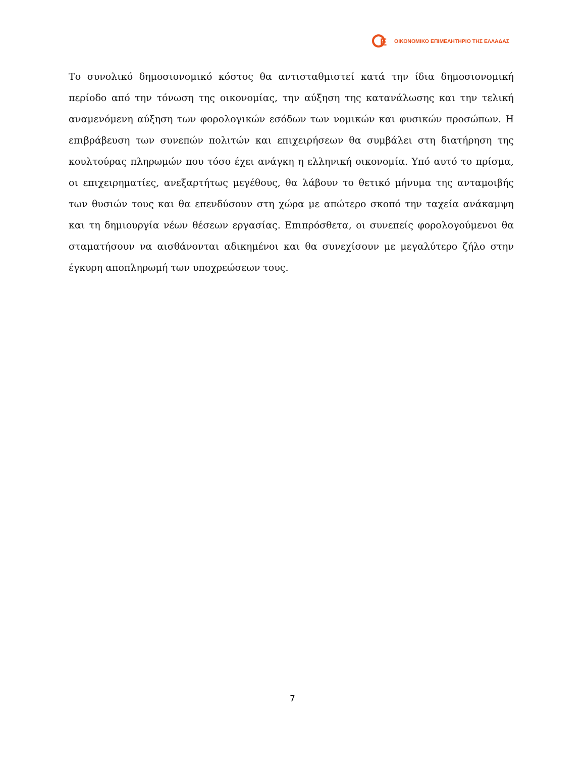E
ΟΙΚΟΝΟΜΙΚΟ ΕΠΙΜΕΛΗΤΗΡΙΟ ΤΗΣ ΕΛΛΑΔΑΣ
Το συνολικό δημοσιονομικό κόστος θα αντισταθμιστεί κατά την ίδια δημοσιονομική περίοδο από την τόνωση της οικονομίας, την αύξηση της κατανάλωσης και την τελική αναμενόμενη αύξηση των φορολογικών εσόδων των νομικών και φυσικών προσώπων. Η επιβράβευση των συνεπών πολιτών και επιχειρήσεων θα συμβάλει στη διατήρηση της κουλτούρας πληρωμών που τόσο έχει ανάγκη η ελληνική οικονομία. Υπό αυτό το πρίσμα, οι επιχειρηματίες, ανεξαρτήτως μεγέθους, θα λάβουν το θετικό μήνυμα της ανταμοιβής των θυσιών τους και θα επενδύσουν στη χώρα με απώτερο σκοπό την ταχεία ανάκαμψη και τη δημιουργία νέων θέσεων εργασίας. Επιπρόσθετα, οι συνεπείς φορολογούμενοι θα σταματήσουν να αισθάνονται αδικημένοι και θα συνεχίσουν με μεγαλύτερο ζήλο στην έγκυρη αποπληρωμή των υποχρεώσεων τους.
7